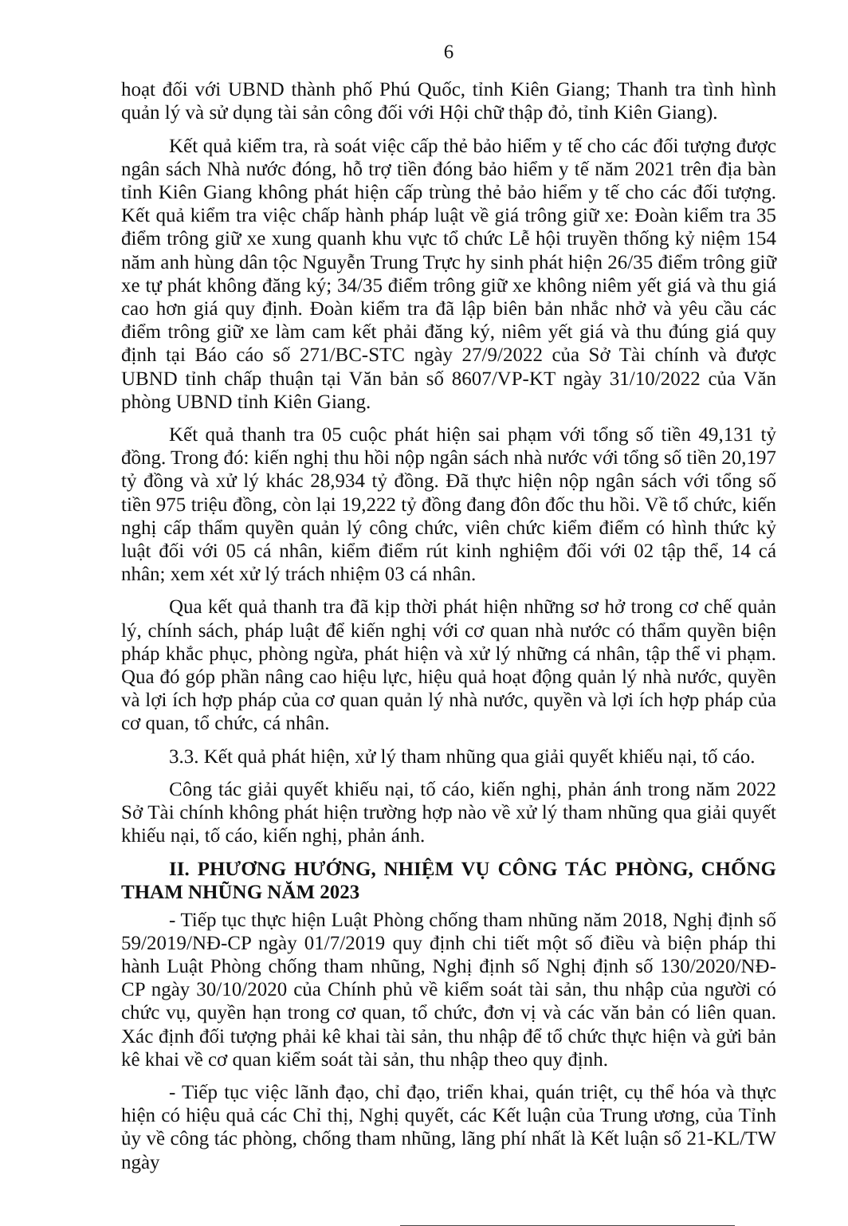6
hoạt đối với UBND thành phố Phú Quốc, tỉnh Kiên Giang; Thanh tra tình hình quản lý và sử dụng tài sản công đối với Hội chữ thập đỏ, tỉnh Kiên Giang).
Kết quả kiểm tra, rà soát việc cấp thẻ bảo hiểm y tế cho các đối tượng được ngân sách Nhà nước đóng, hỗ trợ tiền đóng bảo hiểm y tế năm 2021 trên địa bàn tỉnh Kiên Giang không phát hiện cấp trùng thẻ bảo hiểm y tế cho các đối tượng. Kết quả kiểm tra việc chấp hành pháp luật về giá trông giữ xe: Đoàn kiểm tra 35 điểm trông giữ xe xung quanh khu vực tổ chức Lễ hội truyền thống kỷ niệm 154 năm anh hùng dân tộc Nguyễn Trung Trực hy sinh phát hiện 26/35 điểm trông giữ xe tự phát không đăng ký; 34/35 điểm trông giữ xe không niêm yết giá và thu giá cao hơn giá quy định. Đoàn kiểm tra đã lập biên bản nhắc nhở và yêu cầu các điểm trông giữ xe làm cam kết phải đăng ký, niêm yết giá và thu đúng giá quy định tại Báo cáo số 271/BC-STC ngày 27/9/2022 của Sở Tài chính và được UBND tỉnh chấp thuận tại Văn bản số 8607/VP-KT ngày 31/10/2022 của Văn phòng UBND tỉnh Kiên Giang.
Kết quả thanh tra 05 cuộc phát hiện sai phạm với tổng số tiền 49,131 tỷ đồng. Trong đó: kiến nghị thu hồi nộp ngân sách nhà nước với tổng số tiền 20,197 tỷ đồng và xử lý khác 28,934 tỷ đồng. Đã thực hiện nộp ngân sách với tổng số tiền 975 triệu đồng, còn lại 19,222 tỷ đồng đang đôn đốc thu hồi. Về tổ chức, kiến nghị cấp thẩm quyền quản lý công chức, viên chức kiểm điểm có hình thức kỷ luật đối với 05 cá nhân, kiểm điểm rút kinh nghiệm đối với 02 tập thể, 14 cá nhân; xem xét xử lý trách nhiệm 03 cá nhân.
Qua kết quả thanh tra đã kịp thời phát hiện những sơ hở trong cơ chế quản lý, chính sách, pháp luật để kiến nghị với cơ quan nhà nước có thẩm quyền biện pháp khắc phục, phòng ngừa, phát hiện và xử lý những cá nhân, tập thể vi phạm. Qua đó góp phần nâng cao hiệu lực, hiệu quả hoạt động quản lý nhà nước, quyền và lợi ích hợp pháp của cơ quan quản lý nhà nước, quyền và lợi ích hợp pháp của cơ quan, tổ chức, cá nhân.
3.3. Kết quả phát hiện, xử lý tham nhũng qua giải quyết khiếu nại, tố cáo.
Công tác giải quyết khiếu nại, tố cáo, kiến nghị, phản ánh trong năm 2022 Sở Tài chính không phát hiện trường hợp nào về xử lý tham nhũng qua giải quyết khiếu nại, tố cáo, kiến nghị, phản ánh.
II. PHƯƠNG HƯỚNG, NHIỆM VỤ CÔNG TÁC PHÒNG, CHỐNG THAM NHŨNG NĂM 2023
- Tiếp tục thực hiện Luật Phòng chống tham nhũng năm 2018, Nghị định số 59/2019/NĐ-CP ngày 01/7/2019 quy định chi tiết một số điều và biện pháp thi hành Luật Phòng chống tham nhũng, Nghị định số Nghị định số 130/2020/NĐ-CP ngày 30/10/2020 của Chính phủ về kiểm soát tài sản, thu nhập của người có chức vụ, quyền hạn trong cơ quan, tổ chức, đơn vị và các văn bản có liên quan. Xác định đối tượng phải kê khai tài sản, thu nhập để tổ chức thực hiện và gửi bản kê khai về cơ quan kiểm soát tài sản, thu nhập theo quy định.
- Tiếp tục việc lãnh đạo, chỉ đạo, triển khai, quán triệt, cụ thể hóa và thực hiện có hiệu quả các Chỉ thị, Nghị quyết, các Kết luận của Trung ương, của Tỉnh ủy về công tác phòng, chống tham nhũng, lãng phí nhất là Kết luận số 21-KL/TW ngày